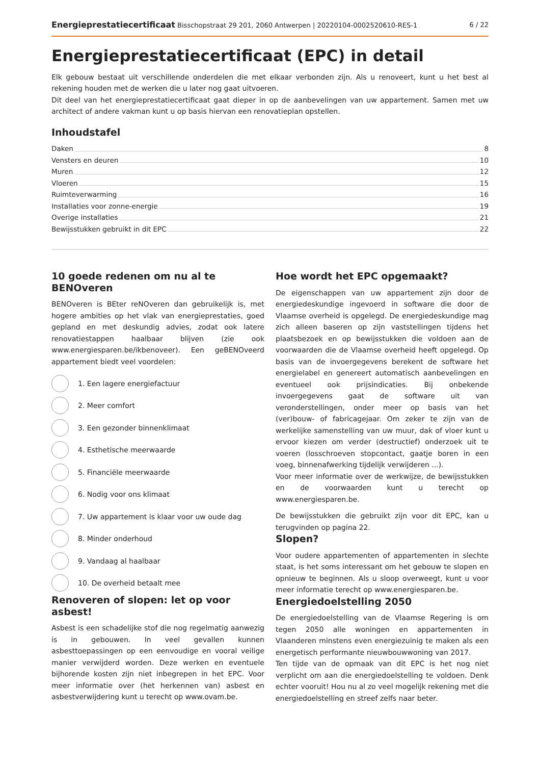Energieprestatiecertificaat Bisschopstraat 29 201, 2060 Antwerpen | 20220104-0002520610-RES-1 6 / 22
Energieprestatiecertificaat (EPC) in detail
Elk gebouw bestaat uit verschillende onderdelen die met elkaar verbonden zijn. Als u renoveert, kunt u het best al rekening houden met de werken die u later nog gaat uitvoeren.
Dit deel van het energieprestatiecertificaat gaat dieper in op de aanbevelingen van uw appartement. Samen met uw architect of andere vakman kunt u op basis hiervan een renovatieplan opstellen.
Inhoudstafel
Daken 8
Vensters en deuren 10
Muren 12
Vloeren 15
Ruimteverwarming 16
Installaties voor zonne-energie 19
Overige installaties 21
Bewijsstukken gebruikt in dit EPC 22
10 goede redenen om nu al te BENOveren
BENOveren is BEter reNOveren dan gebruikelijk is, met hogere ambities op het vlak van energieprestaties, goed gepland en met deskundig advies, zodat ook latere renovatiestappen haalbaar blijven (zie ook www.energiesparen.be/ikbenoveer). Een geBENOveerd appartement biedt veel voordelen:
1. Een lagere energiefactuur
2. Meer comfort
3. Een gezonder binnenklimaat
4. Esthetische meerwaarde
5. Financiële meerwaarde
6. Nodig voor ons klimaat
7. Uw appartement is klaar voor uw oude dag
8. Minder onderhoud
9. Vandaag al haalbaar
10. De overheid betaalt mee
Renoveren of slopen: let op voor asbest!
Asbest is een schadelijke stof die nog regelmatig aanwezig is in gebouwen. In veel gevallen kunnen asbesttoepassingen op een eenvoudige en vooral veilige manier verwijderd worden. Deze werken en eventuele bijhorende kosten zijn niet inbegrepen in het EPC. Voor meer informatie over (het herkennen van) asbest en asbestverwijdering kunt u terecht op www.ovam.be.
Hoe wordt het EPC opgemaakt?
De eigenschappen van uw appartement zijn door de energiedeskundige ingevoerd in software die door de Vlaamse overheid is opgelegd. De energiedeskundige mag zich alleen baseren op zijn vaststellingen tijdens het plaatsbezoek en op bewijsstukken die voldoen aan de voorwaarden die de Vlaamse overheid heeft opgelegd. Op basis van de invoergegevens berekent de software het energielabel en genereert automatisch aanbevelingen en eventueel ook prijsindicaties. Bij onbekende invoergegevens gaat de software uit van veronderstellingen, onder meer op basis van het (ver)bouw- of fabricagejaar. Om zeker te zijn van de werkelijke samenstelling van uw muur, dak of vloer kunt u ervoor kiezen om verder (destructief) onderzoek uit te voeren (losschroeven stopcontact, gaatje boren in een voeg, binnenafwerking tijdelijk verwijderen ...).
Voor meer informatie over de werkwijze, de bewijsstukken en de voorwaarden kunt u terecht op www.energiesparen.be.
De bewijsstukken die gebruikt zijn voor dit EPC, kan u terugvinden op pagina 22.
Slopen?
Voor oudere appartementen of appartementen in slechte staat, is het soms interessant om het gebouw te slopen en opnieuw te beginnen. Als u sloop overweegt, kunt u voor meer informatie terecht op www.energiesparen.be.
Energiedoelstelling 2050
De energiedoelstelling van de Vlaamse Regering is om tegen 2050 alle woningen en appartementen in Vlaanderen minstens even energiezuinig te maken als een energetisch performante nieuwbouwwoning van 2017.
Ten tijde van de opmaak van dit EPC is het nog niet verplicht om aan die energiedoelstelling te voldoen. Denk echter vooruit! Hou nu al zo veel mogelijk rekening met die energiedoelstelling en streef zelfs naar beter.